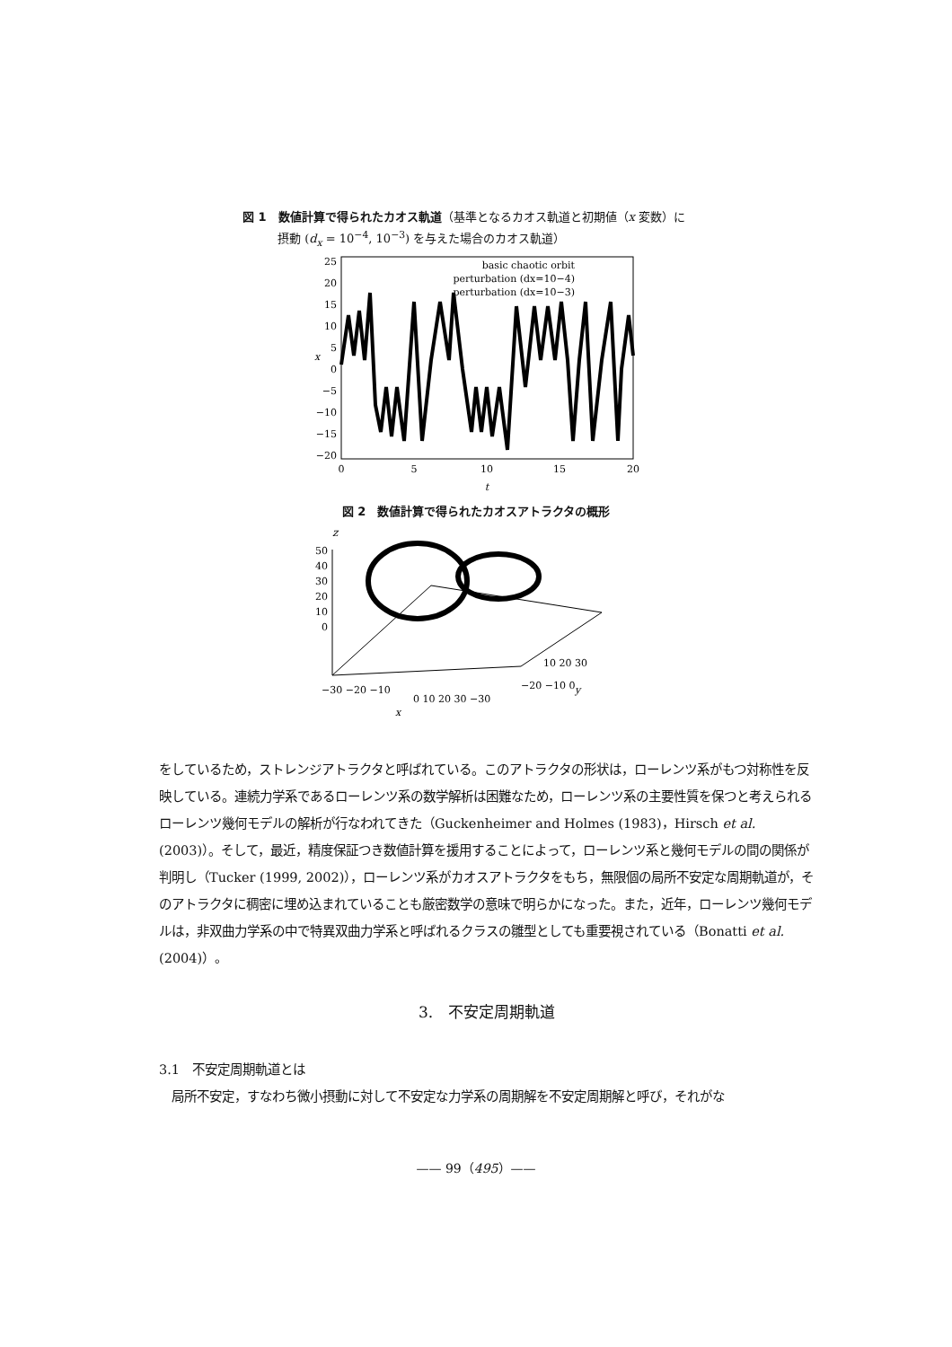図 1　数値計算で得られたカオス軌道（基準となるカオス軌道と初期値（x 変数）に
　　　摂動 (d<sub>x</sub> = 10<sup>−4</sup>, 10<sup>−3</sup>) を与えた場合のカオス軌道）
25
20
15
10
5
0
−5
−10
−15
−20
0
5
10
15
20
t
x
basic chaotic orbit
perturbation (dx=10−4)
perturbation (dx=10−3)
図 2　数値計算で得られたカオスアトラクタの概形
z
50
40
30
20
10
0
−30 −20 −10
0 10 20 30 −30
−20 −10 0
10 20 30
x
y
をしているため，ストレンジアトラクタと呼ばれている。このアトラクタの形状は，ローレンツ系がもつ対称性を反映している。連続力学系であるローレンツ系の数学解析は困難なため，ローレンツ系の主要性質を保つと考えられるローレンツ幾何モデルの解析が行なわれてきた（Guckenheimer and Holmes (1983)，Hirsch et al. (2003)）。そして，最近，精度保証つき数値計算を援用することによって，ローレンツ系と幾何モデルの間の関係が判明し（Tucker (1999, 2002)），ローレンツ系がカオスアトラクタをもち，無限個の局所不安定な周期軌道が，そのアトラクタに稠密に埋め込まれていることも厳密数学の意味で明らかになった。また，近年，ローレンツ幾何モデルは，非双曲力学系の中で特異双曲力学系と呼ばれるクラスの雛型としても重要視されている（Bonatti et al. (2004)）。
3.　不安定周期軌道
3.1　不安定周期軌道とは
　局所不安定，すなわち微小摂動に対して不安定な力学系の周期解を不安定周期解と呼び，それがな
—— 99（495）——